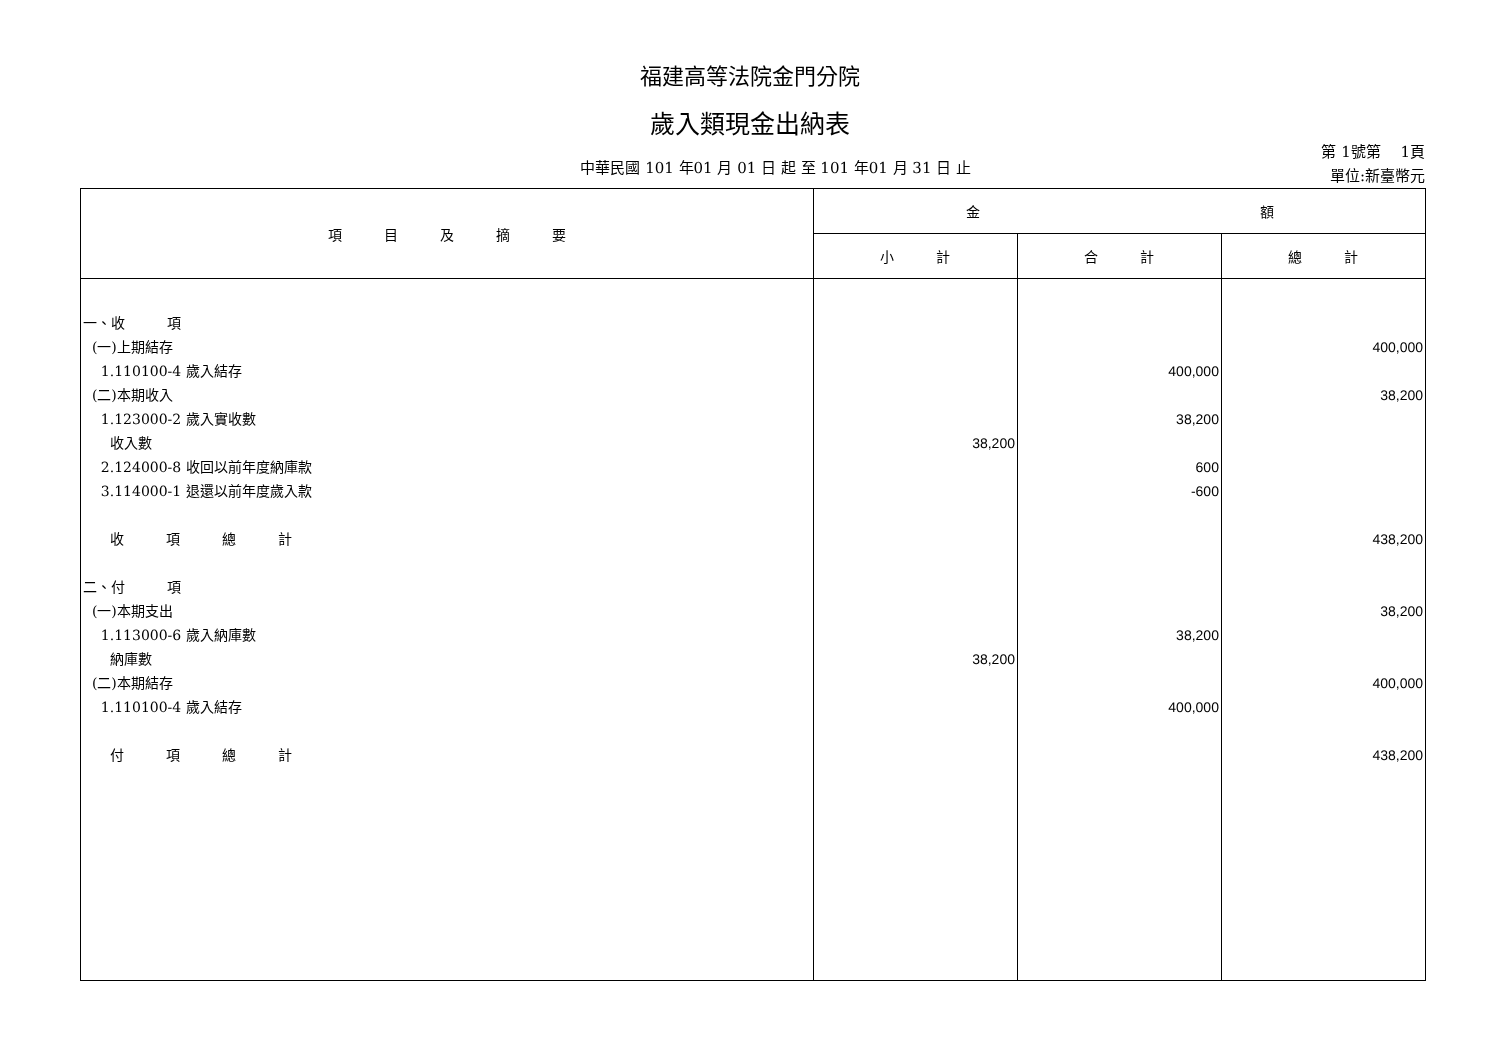福建高等法院金門分院
歲入類現金出納表
中華民國 101 年01 月 01 日 起 至 101 年01 月 31 日 止
第 1號第　 1頁
單位:新臺幣元
| 項 目 及 摘 要 | 金 額 | | |
| --- | --- | --- | --- |
| | 小 計 | 合 計 | 總 計 |
| 一、收 項 (一)上期結存 1.110100-4 歲入結存 (二)本期收入 1.123000-2 歲入實收數 收入數 2.124000-8 收回以前年度納庫款 3.114000-1 退還以前年度歲入款 收 項 總 計 二、付 項 (一)本期支出 1.113000-6 歲入納庫數 納庫數 (二)本期結存 1.110100-4 歲入結存 付 項 總 計 | 38,200 38,200 | 400,000 38,200 600 -600 38,200 400,000 | 400,000 38,200 438,200 38,200 400,000 438,200 |